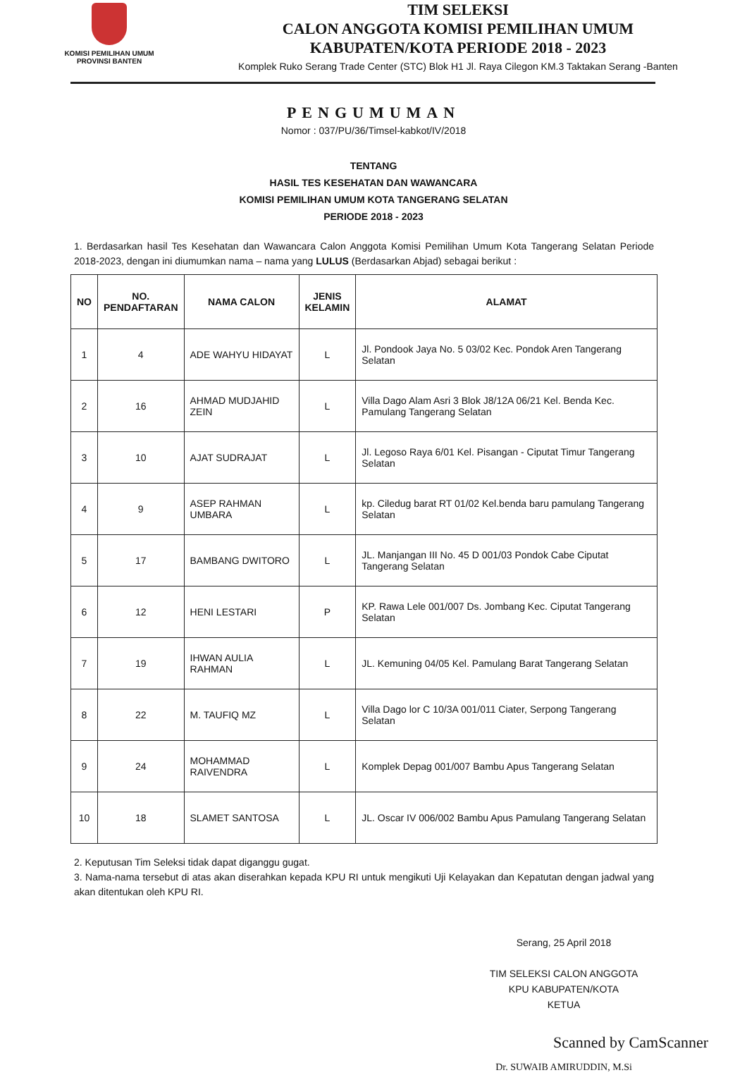KOMISI PEMILIHAN UMUM
PROVINSI BANTEN
TIM SELEKSI
CALON ANGGOTA KOMISI PEMILIHAN UMUM
KABUPATEN/KOTA PERIODE 2018 - 2023
Komplek Ruko Serang Trade Center (STC) Blok H1 Jl. Raya Cilegon KM.3 Taktakan Serang -Banten
PENGUMUMAN
Nomor : 037/PU/36/Timsel-kabkot/IV/2018
TENTANG
HASIL TES KESEHATAN DAN WAWANCARA
KOMISI PEMILIHAN UMUM KOTA TANGERANG SELATAN
PERIODE 2018 - 2023
1. Berdasarkan hasil Tes Kesehatan dan Wawancara Calon Anggota Komisi Pemilihan Umum Kota Tangerang Selatan Periode 2018-2023, dengan ini diumumkan nama – nama yang LULUS (Berdasarkan Abjad) sebagai berikut :
| NO | NO. PENDAFTARAN | NAMA CALON | JENIS KELAMIN | ALAMAT |
| --- | --- | --- | --- | --- |
| 1 | 4 | ADE WAHYU HIDAYAT | L | Jl. Pondook Jaya No. 5 03/02 Kec. Pondok Aren Tangerang Selatan |
| 2 | 16 | AHMAD MUDJAHID ZEIN | L | Villa Dago Alam Asri 3 Blok J8/12A 06/21 Kel. Benda Kec. Pamulang Tangerang Selatan |
| 3 | 10 | AJAT SUDRAJAT | L | Jl. Legoso Raya 6/01 Kel. Pisangan - Ciputat Timur Tangerang Selatan |
| 4 | 9 | ASEP RAHMAN UMBARA | L | kp. Ciledug barat RT 01/02 Kel.benda baru pamulang Tangerang Selatan |
| 5 | 17 | BAMBANG DWITORO | L | JL. Manjangan III No. 45 D 001/03 Pondok Cabe Ciputat Tangerang Selatan |
| 6 | 12 | HENI LESTARI | P | KP. Rawa Lele 001/007 Ds. Jombang Kec. Ciputat Tangerang Selatan |
| 7 | 19 | IHWAN AULIA RAHMAN | L | JL. Kemuning 04/05 Kel. Pamulang Barat Tangerang Selatan |
| 8 | 22 | M. TAUFIQ MZ | L | Villa Dago lor C 10/3A 001/011 Ciater, Serpong Tangerang Selatan |
| 9 | 24 | MOHAMMAD RAIVENDRA | L | Komplek Depag 001/007 Bambu Apus Tangerang Selatan |
| 10 | 18 | SLAMET SANTOSA | L | JL. Oscar IV 006/002 Bambu Apus Pamulang Tangerang Selatan |
2. Keputusan Tim Seleksi tidak dapat diganggu gugat.
3. Nama-nama tersebut di atas akan diserahkan kepada KPU RI untuk mengikuti Uji Kelayakan dan Kepatutan dengan jadwal yang akan ditentukan oleh KPU RI.
Serang, 25 April 2018
TIM SELEKSI CALON ANGGOTA
KPU KABUPATEN/KOTA
KETUA
Dr. SUWAIB AMIRUDDIN, M.Si
Scanned by CamScanner